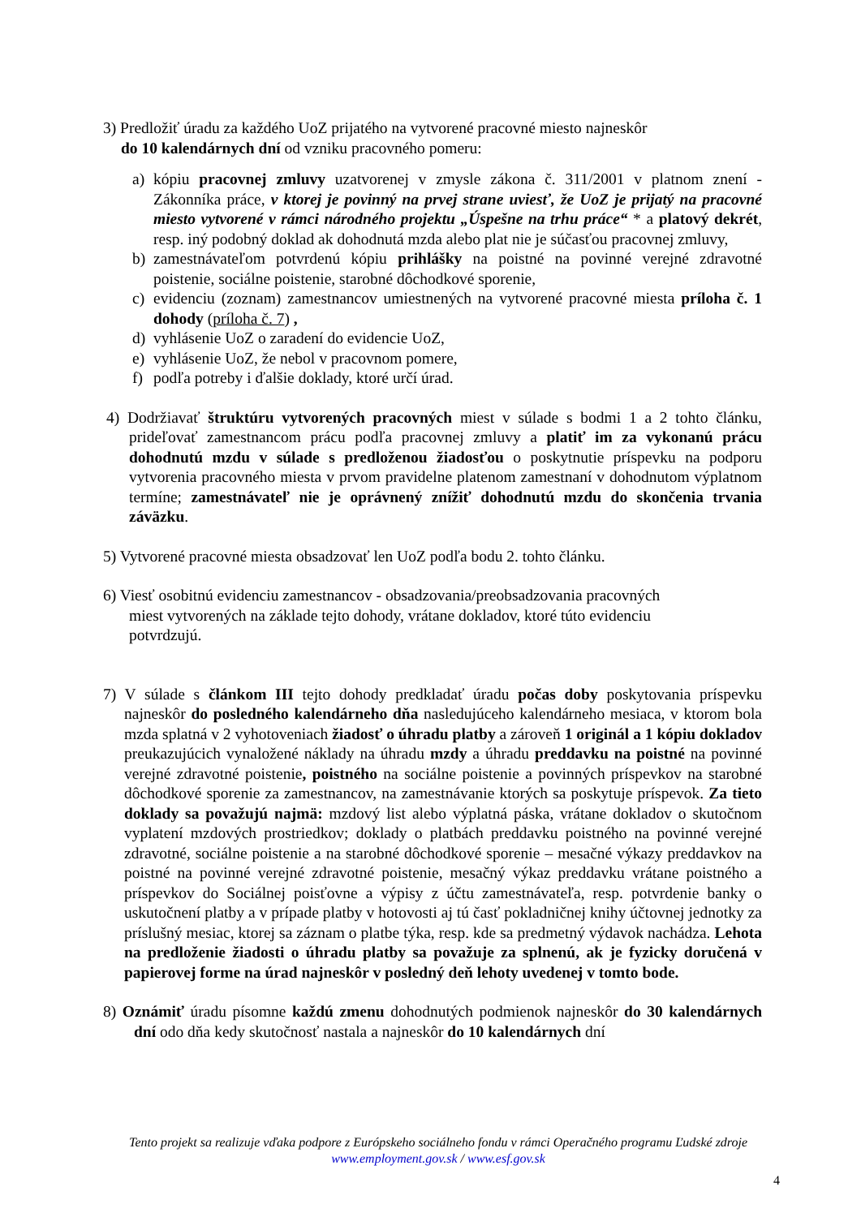3) Predložiť úradu za každého UoZ prijatého na vytvorené pracovné miesto najneskôr
do 10 kalendárnych dní od vzniku pracovného pomeru:
a) kópiu pracovnej zmluvy uzatvorenej v zmysle zákona č. 311/2001 v platnom znení - Zákonníka práce, v ktorej je povinný na prvej strane uviesť, že UoZ je prijatý na pracovné miesto vytvorené v rámci národného projektu „Úspešne na trhu práce“ * a platový dekrét, resp. iný podobný doklad ak dohodnutá mzda alebo plat nie je súčasťou pracovnej zmluvy,
b) zamestnávateľom potvrdenú kópiu prihlášky na poistné na povinné verejné zdravotné poistenie, sociálne poistenie, starobné dôchodkové sporenie,
c) evidenciu (zoznam) zamestnancov umiestnených na vytvorené pracovné miesta príloha č. 1 dohody (príloha č. 7) ,
d) vyhlásenie UoZ o zaradení do evidencie UoZ,
e) vyhlásenie UoZ, že nebol v pracovnom pomere,
f) podľa potreby i ďalšie doklady, ktoré určí úrad.
4) Dodržiavať štruktúru vytvorených pracovných miest v súlade s bodmi 1 a 2 tohto článku, prideľovať zamestnancom prácu podľa pracovnej zmluvy a platiť im za vykonanú prácu dohodnutú mzdu v súlade s predloženou žiadosťou o poskytnutie príspevku na podporu vytvorenia pracovného miesta v prvom pravidelne platenom zamestnaní v dohodnutom výplatnom termíne; zamestnávateľ nie je oprávnený znížiť dohodnutú mzdu do skončenia trvania záväzku.
5) Vytvorené pracovné miesta obsadzovať len UoZ podľa bodu 2. tohto článku.
6) Viesť osobitnú evidenciu zamestnancov - obsadzovania/preobsadzovania pracovných
miest vytvorených na základe tejto dohody, vrátane dokladov, ktoré túto evidenciu
potvrdzujú.
7) V súlade s článkom III tejto dohody predkladať úradu počas doby poskytovania príspevku najneskôr do posledného kalendárneho dňa nasledujúceho kalendárneho mesiaca, v ktorom bola mzda splatná v 2 vyhotoveniach žiadosť o úhradu platby a zároveň 1 originál a 1 kópiu dokladov preukazujúcich vynaložené náklady na úhradu mzdy a úhradu preddavku na poistné na povinné verejné zdravotné poistenie, poistného na sociálne poistenie a povinných príspevkov na starobné dôchodkové sporenie za zamestnancov, na zamestnávanie ktorých sa poskytuje príspevok. Za tieto doklady sa považujú najmä: mzdový list alebo výplatná páska, vrátane dokladov o skutočnom vyplatení mzdových prostriedkov; doklady o platbách preddavku poistného na povinné verejné zdravotné, sociálne poistenie a na starobné dôchodkové sporenie – mesačné výkazy preddavkov na poistné na povinné verejné zdravotné poistenie, mesačný výkaz preddavku vrátane poistného a príspevkov do Sociálnej poisťovne a výpisy z účtu zamestnávateľa, resp. potvrdenie banky o uskutočnení platby a v prípade platby v hotovosti aj tú časť pokladničnej knihy účtovnej jednotky za príslušný mesiac, ktorej sa záznam o platbe týka, resp. kde sa predmetný výdavok nachádza. Lehota na predloženie žiadosti o úhradu platby sa považuje za splnenú, ak je fyzicky doručená v papierovej forme na úrad najneskôr v posledný deň lehoty uvedenej v tomto bode.
8) Oznámiť úradu písomne každú zmenu dohodnutých podmienok najneskôr do 30 kalendárnych dní odo dňa kedy skutočnosť nastala a najneskôr do 10 kalendárnych dní
Tento projekt sa realizuje vďaka podpore z Európskeho sociálneho fondu v rámci Operačného programu Ľudské zdroje
www.employment.gov.sk / www.esf.gov.sk
4